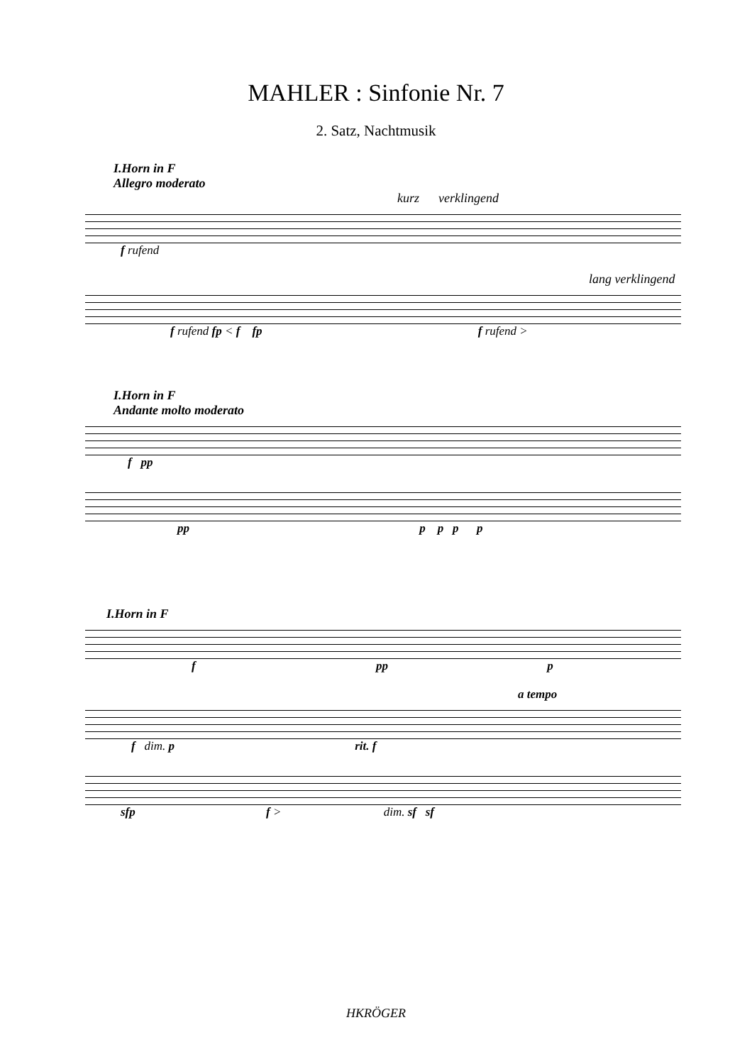MAHLER : Sinfonie Nr. 7
2. Satz, Nachtmusik
I.Horn in F
Allegro moderato
kurz verklingend
f rufend
lang verklingend
f rufend fp < f fp f rufend >
I.Horn in F
Andante molto moderato
f pp
pp p p p p
I.Horn in F
f pp p
a tempo
f dim. p rit. f
sfp f > dim. sf sf
HKRÖGER